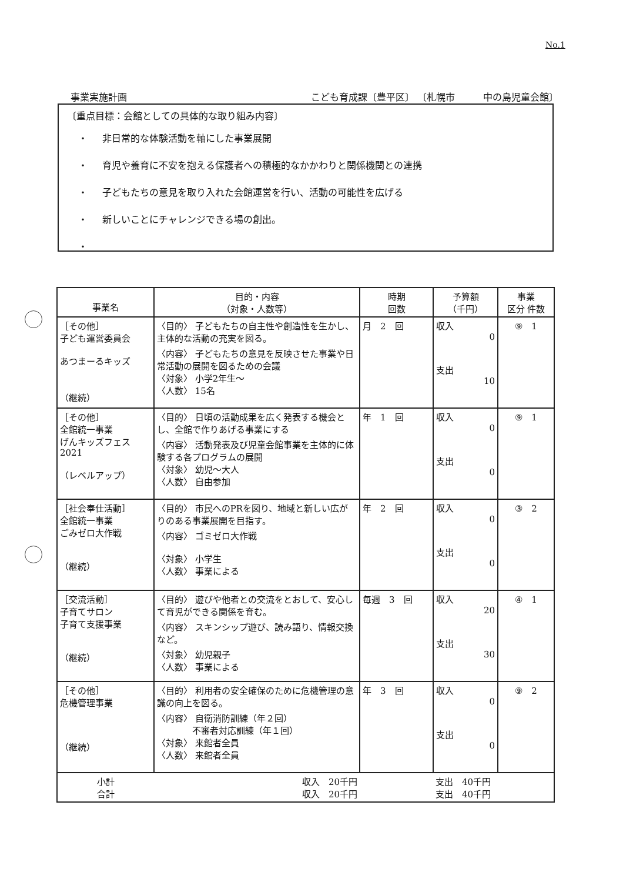No.1
事業実施計画 こども育成課〔豊平区〕 〔札幌市　　　中の島児童会館〕
〔重点目標：会館としての具体的な取り組み内容〕
非日常的な体験活動を軸にした事業展開
育児や養育に不安を抱える保護者への積極的なかかわりと関係機関との連携
子どもたちの意見を取り入れた会館運営を行い、活動の可能性を広げる
新しいことにチャレンジできる場の創出。
| 事業名 | 目的・内容 （対象・人数等） | 時期 回数 | 予算額 （千円） | 事業 区分 件数 |
| --- | --- | --- | --- | --- |
| ［その他］ 子ども運営委員会 あつまーるキッズ （継続） | 〈目的〉 子どもたちの自主性や創造性を生かし、主体的な活動の充実を図る。 〈内容〉 子どもたちの意見を反映させた事業や日常活動の展開を図るための会議 〈対象〉 小学2年生～ 〈人数〉 15名 | 月 2 回 | 収入 0 支出 10 | ⑨ 1 |
| ［その他］ 全館統一事業 げんキッズフェス2021 （レベルアップ） | 〈目的〉 日頃の活動成果を広く発表する機会とし、全館で作りあげる事業にする 〈内容〉 活動発表及び児童会館事業を主体的に体験する各プログラムの展開 〈対象〉 幼児～大人 〈人数〉 自由参加 | 年 1 回 | 収入 0 支出 0 | ⑨ 1 |
| ［社会奉仕活動］ 全館統一事業 ごみゼロ大作戦 （継続） | 〈目的〉 市民へのPRを図り、地域と新しい広がりのある事業展開を目指す。 〈内容〉 ゴミゼロ大作戦 〈対象〉 小学生 〈人数〉 事業による | 年 2 回 | 収入 0 支出 0 | ③ 2 |
| ［交流活動］ 子育てサロン 子育て支援事業 （継続） | 〈目的〉 遊びや他者との交流をとおして、安心して育児ができる関係を育む。 〈内容〉 スキンシップ遊び、読み語り、情報交換など。 〈対象〉 幼児親子 〈人数〉 事業による | 毎週 3 回 | 収入 20 支出 30 | ④ 1 |
| ［その他］ 危機管理事業 （継続） | 〈目的〉 利用者の安全確保のために危機管理の意識の向上を図る。 〈内容〉 自衛消防訓練（年２回） 不審者対応訓練（年１回） 〈対象〉 来館者全員 〈人数〉 来館者全員 | 年 3 回 | 収入 0 支出 0 | ⑨ 2 |
| 小計 合計 | 収入 20千円 収入 20千円 | | 支出 40千円 支出 40千円 | |